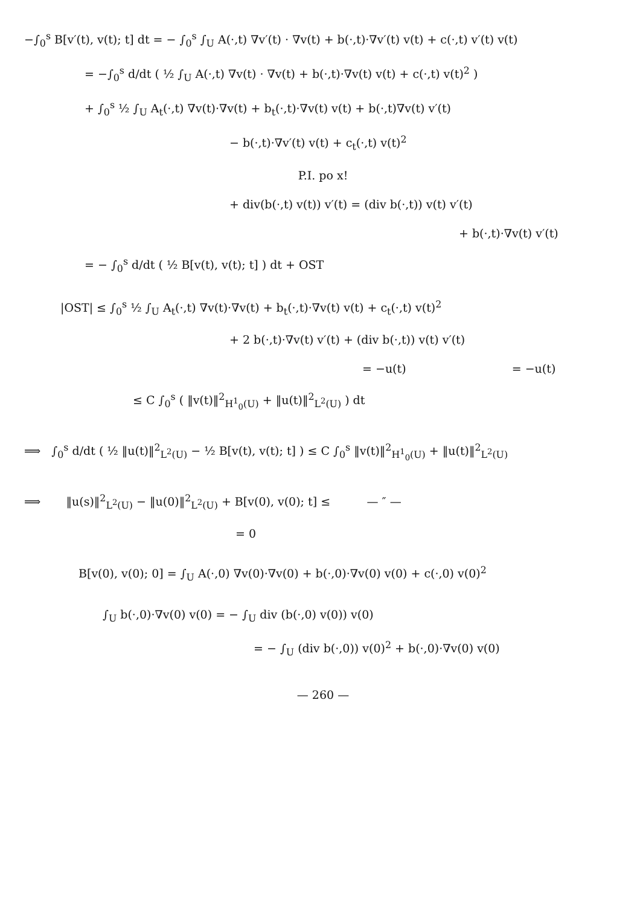−∫<sub>0</sub><sup>s</sup> B[v′(t), v(t); t] dt = − ∫<sub>0</sub><sup>s</sup> ∫<sub>U</sub> A(·,t) ∇v′(t) · ∇v(t) + b(·,t)·∇v′(t) v(t) + c(·,t) v′(t) v(t)
= −∫<sub>0</sub><sup>s</sup> d/dt ( ½ ∫<sub>U</sub> A(·,t) ∇v(t) · ∇v(t) + b(·,t)·∇v(t) v(t) + c(·,t) v(t)<sup>2</sup> )
+ ∫<sub>0</sub><sup>s</sup> ½ ∫<sub>U</sub> A<sub>t</sub>(·,t) ∇v(t)·∇v(t) + b<sub>t</sub>(·,t)·∇v(t) v(t) + b(·,t)∇v(t) v′(t)
− b(·,t)·∇v′(t) v(t) + c<sub>t</sub>(·,t) v(t)<sup>2</sup>
P.I. po x!
+ div(b(·,t) v(t)) v′(t) = (div b(·,t)) v(t) v′(t)
+ b(·,t)·∇v(t) v′(t)
= − ∫<sub>0</sub><sup>s</sup> d/dt ( ½ B[v(t), v(t); t] ) dt + OST
|OST| ≤ ∫<sub>0</sub><sup>s</sup> ½ ∫<sub>U</sub> A<sub>t</sub>(·,t) ∇v(t)·∇v(t) + b<sub>t</sub>(·,t)·∇v(t) v(t) + c<sub>t</sub>(·,t) v(t)<sup>2</sup>
+ 2 b(·,t)·∇v(t) v′(t) + (div b(·,t)) v(t) v′(t)
= −u(t) = −u(t)
≤ C ∫<sub>0</sub><sup>s</sup> ( ‖v(t)‖<sup>2</sup><sub>H<sup>1</sup><sub>0</sub>(U)</sub> + ‖u(t)‖<sup>2</sup><sub>L<sup>2</sup>(U)</sub> ) dt
⟹ ∫<sub>0</sub><sup>s</sup> d/dt ( ½ ‖u(t)‖<sup>2</sup><sub>L<sup>2</sup>(U)</sub> − ½ B[v(t), v(t); t] ) ≤ C ∫<sub>0</sub><sup>s</sup> ‖v(t)‖<sup>2</sup><sub>H<sup>1</sup><sub>0</sub>(U)</sub> + ‖u(t)‖<sup>2</sup><sub>L<sup>2</sup>(U)</sub>
⟹ ‖u(s)‖<sup>2</sup><sub>L<sup>2</sup>(U)</sub> − ‖u(0)‖<sup>2</sup><sub>L<sup>2</sup>(U)</sub> + B[v(0), v(0); t] ≤ — ″ —
= 0
B[v(0), v(0); 0] = ∫<sub>U</sub> A(·,0) ∇v(0)·∇v(0) + b(·,0)·∇v(0) v(0) + c(·,0) v(0)<sup>2</sup>
∫<sub>U</sub> b(·,0)·∇v(0) v(0) = − ∫<sub>U</sub> div (b(·,0) v(0)) v(0)
= − ∫<sub>U</sub> (div b(·,0)) v(0)<sup>2</sup> + b(·,0)·∇v(0) v(0)
— 260 —